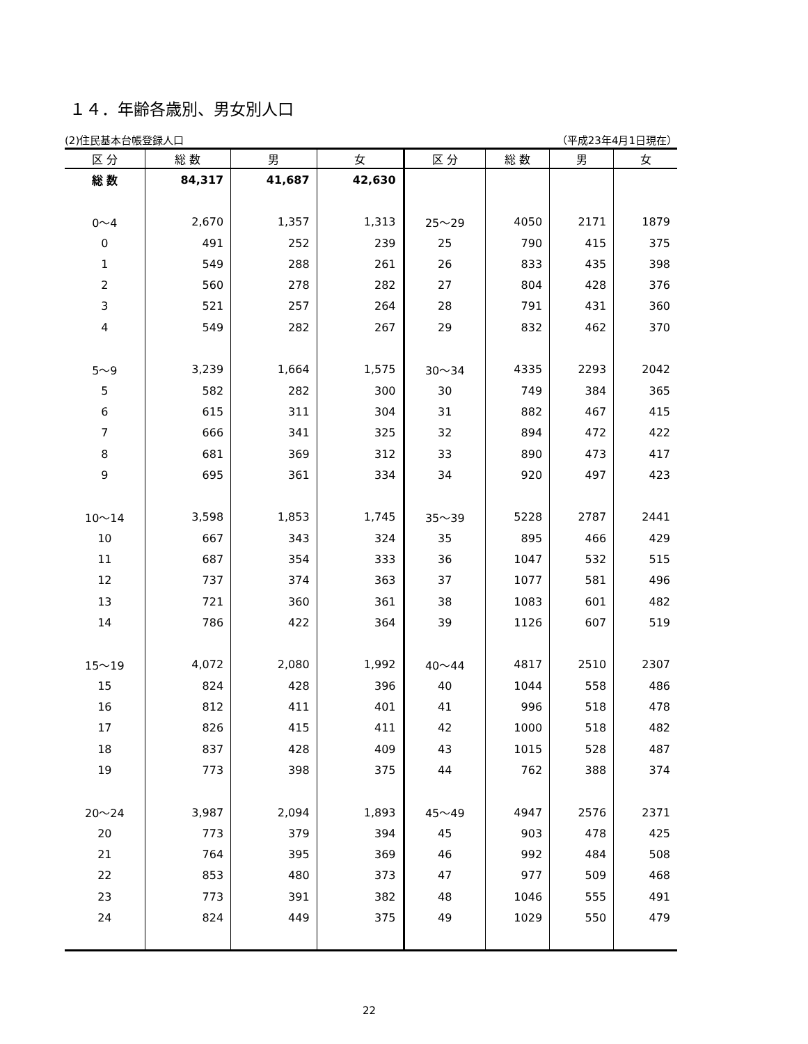１４．年齢各歳別、男女別人口
(2)住民基本台帳登録人口 （平成23年4月1日現在）
| 区 分 | 総 数 | 男 | 女 | 区 分 | 総 数 | 男 | 女 |
| --- | --- | --- | --- | --- | --- | --- | --- |
| 総 数 | 84,317 | 41,687 | 42,630 | | | | |
| 0～4 | 2,670 | 1,357 | 1,313 | 25～29 | 4050 | 2171 | 1879 |
| 0 | 491 | 252 | 239 | 25 | 790 | 415 | 375 |
| 1 | 549 | 288 | 261 | 26 | 833 | 435 | 398 |
| 2 | 560 | 278 | 282 | 27 | 804 | 428 | 376 |
| 3 | 521 | 257 | 264 | 28 | 791 | 431 | 360 |
| 4 | 549 | 282 | 267 | 29 | 832 | 462 | 370 |
| 5～9 | 3,239 | 1,664 | 1,575 | 30～34 | 4335 | 2293 | 2042 |
| 5 | 582 | 282 | 300 | 30 | 749 | 384 | 365 |
| 6 | 615 | 311 | 304 | 31 | 882 | 467 | 415 |
| 7 | 666 | 341 | 325 | 32 | 894 | 472 | 422 |
| 8 | 681 | 369 | 312 | 33 | 890 | 473 | 417 |
| 9 | 695 | 361 | 334 | 34 | 920 | 497 | 423 |
| 10～14 | 3,598 | 1,853 | 1,745 | 35～39 | 5228 | 2787 | 2441 |
| 10 | 667 | 343 | 324 | 35 | 895 | 466 | 429 |
| 11 | 687 | 354 | 333 | 36 | 1047 | 532 | 515 |
| 12 | 737 | 374 | 363 | 37 | 1077 | 581 | 496 |
| 13 | 721 | 360 | 361 | 38 | 1083 | 601 | 482 |
| 14 | 786 | 422 | 364 | 39 | 1126 | 607 | 519 |
| 15～19 | 4,072 | 2,080 | 1,992 | 40～44 | 4817 | 2510 | 2307 |
| 15 | 824 | 428 | 396 | 40 | 1044 | 558 | 486 |
| 16 | 812 | 411 | 401 | 41 | 996 | 518 | 478 |
| 17 | 826 | 415 | 411 | 42 | 1000 | 518 | 482 |
| 18 | 837 | 428 | 409 | 43 | 1015 | 528 | 487 |
| 19 | 773 | 398 | 375 | 44 | 762 | 388 | 374 |
| 20～24 | 3,987 | 2,094 | 1,893 | 45～49 | 4947 | 2576 | 2371 |
| 20 | 773 | 379 | 394 | 45 | 903 | 478 | 425 |
| 21 | 764 | 395 | 369 | 46 | 992 | 484 | 508 |
| 22 | 853 | 480 | 373 | 47 | 977 | 509 | 468 |
| 23 | 773 | 391 | 382 | 48 | 1046 | 555 | 491 |
| 24 | 824 | 449 | 375 | 49 | 1029 | 550 | 479 |
22